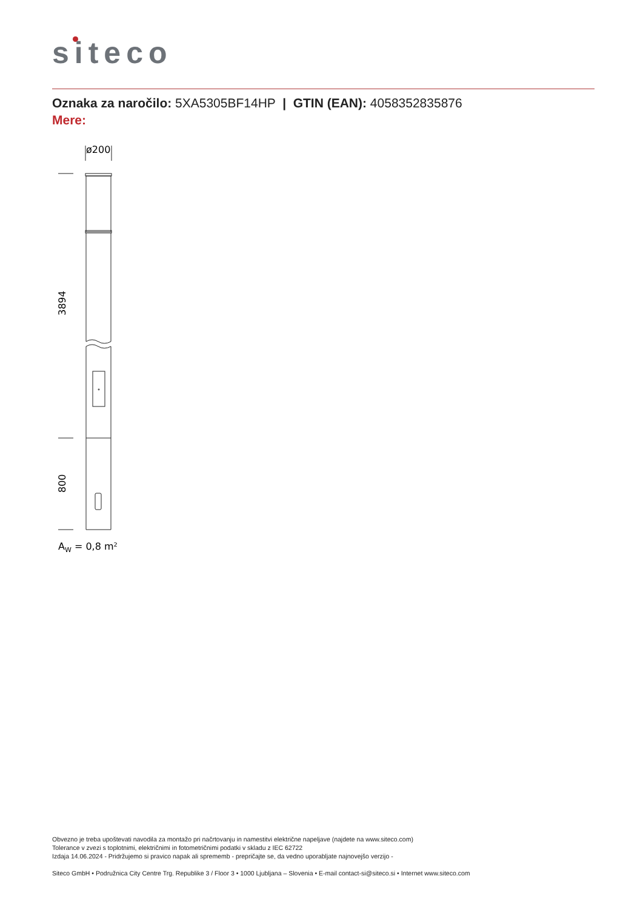siteco
Oznaka za naročilo: 5XA5305BF14HP | GTIN (EAN): 4058352835876
Mere:
ø200
3894
800
AW = 0,8 m²
Obvezno je treba upoštevati navodila za montažo pri načrtovanju in namestitvi električne napeljave (najdete na www.siteco.com)
Tolerance v zvezi s toplotnimi, električnimi in fotometričnimi podatki v skladu z IEC 62722
Izdaja 14.06.2024 - Pridržujemo si pravico napak ali sprememb - prepričajte se, da vedno uporabljate najnovejšo verzijo -
Siteco GmbH • Podružnica City Centre Trg. Republike 3 / Floor 3 • 1000 Ljubljana – Slovenia • E-mail contact-si@siteco.si • Internet www.siteco.com